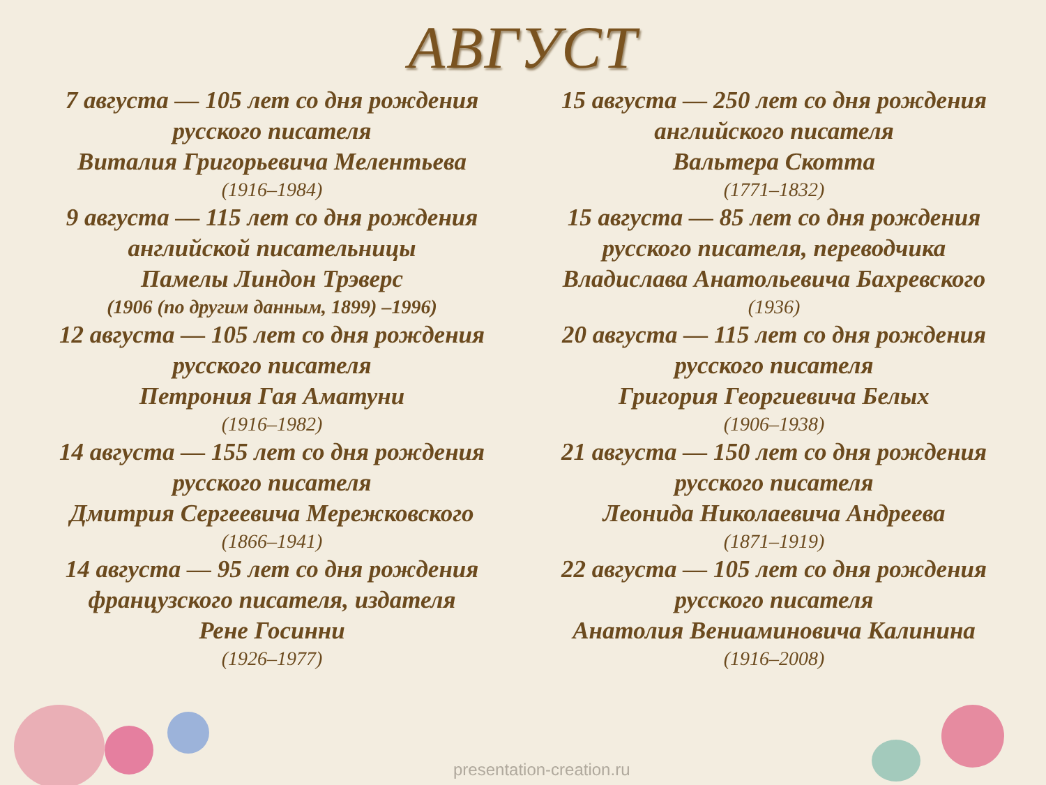АВГУСТ
7 августа — 105 лет со дня рождения
русского писателя
Виталия Григорьевича Мелентьева
(1916–1984)
9 августа — 115 лет со дня рождения
английской писательницы
Памелы Линдон Трэверс
(1906 (по другим данным, 1899) –1996)
12 августа — 105 лет со дня рождения
русского писателя
Петрония Гая Аматуни
(1916–1982)
14 августа — 155 лет со дня рождения
русского писателя
Дмитрия Сергеевича Мережковского
(1866–1941)
14 августа — 95 лет со дня рождения
французского писателя, издателя
Рене Госинни
(1926–1977)
15 августа — 250 лет со дня рождения
английского писателя
Вальтера Скотта
(1771–1832)
15 августа — 85 лет со дня рождения
русского писателя, переводчика
Владислава Анатольевича Бахревского
(1936)
20 августа — 115 лет со дня рождения
русского писателя
Григория Георгиевича Белых
(1906–1938)
21 августа — 150 лет со дня рождения
русского писателя
Леонида Николаевича Андреева
(1871–1919)
22 августа — 105 лет со дня рождения
русского писателя
Анатолия Вениаминовича Калинина
(1916–2008)
presentation-creation.ru